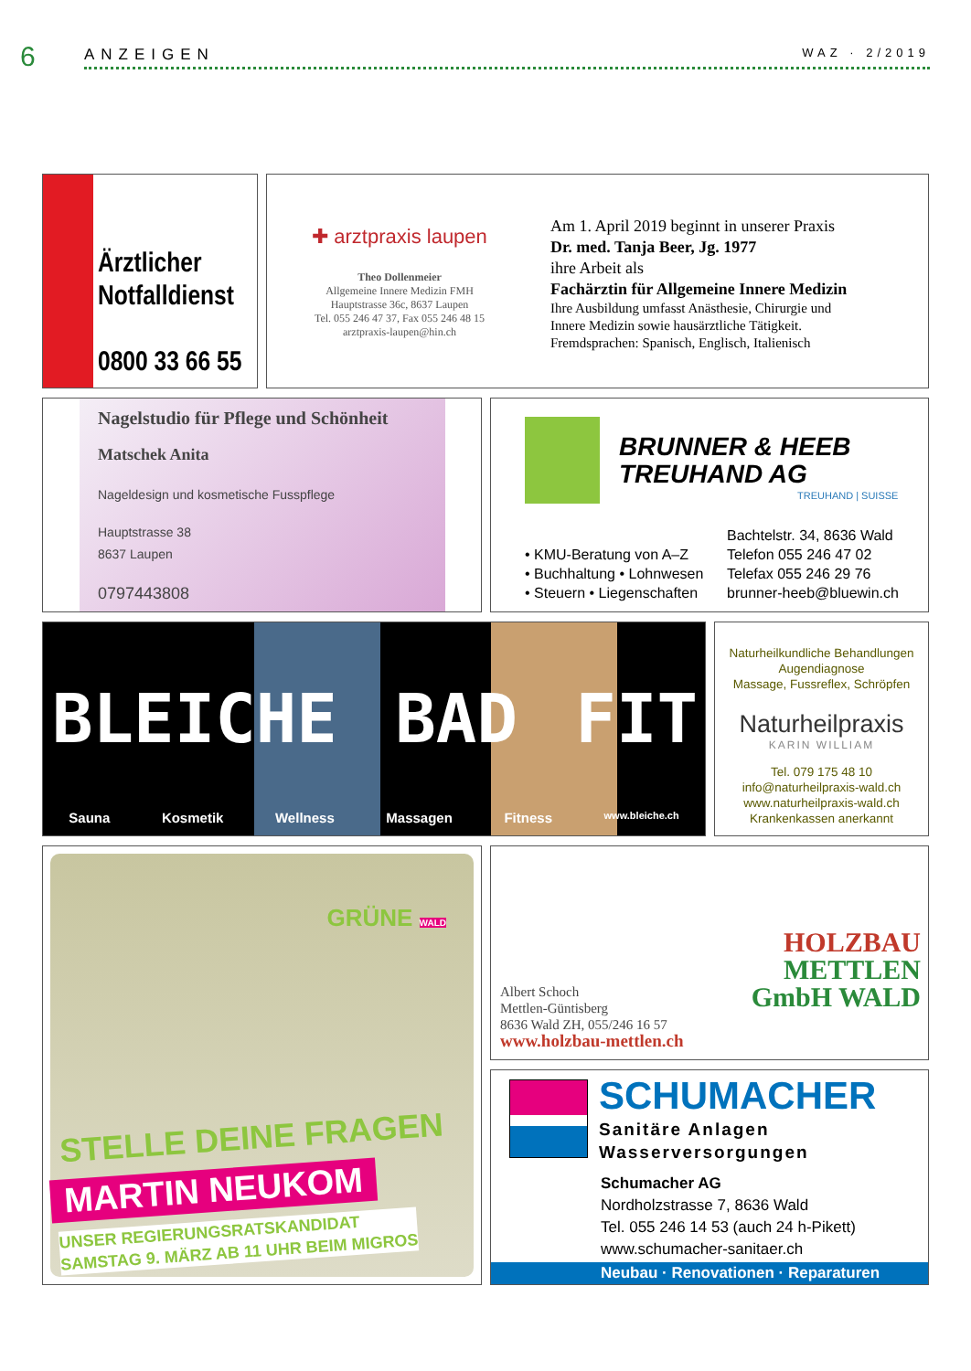6 ANZEIGEN WAZ · 2/2019
Ärztlicher
Notfalldienst
0800 33 66 55
✚ arztpraxis laupen
Theo Dollenmeier
Allgemeine Innere Medizin FMH
Hauptstrasse 36c, 8637 Laupen
Tel. 055 246 47 37, Fax 055 246 48 15
arztpraxis-laupen@hin.ch
Am 1. April 2019 beginnt in unserer Praxis
Dr. med. Tanja Beer, Jg. 1977
ihre Arbeit als
Fachärztin für Allgemeine Innere Medizin
Ihre Ausbildung umfasst Anästhesie, Chirurgie und
Innere Medizin sowie hausärztliche Tätigkeit.
Fremdsprachen: Spanisch, Englisch, Italienisch
Nagelstudio für Pflege und Schönheit
Matschek Anita
Nageldesign und kosmetische Fusspflege
Hauptstrasse 38
8637 Laupen
0797443808
BRUNNER & HEEB
TREUHAND AG
TREUHAND | SUISSE
• KMU-Beratung von A–Z
• Buchhaltung • Lohnwesen
• Steuern • Liegenschaften
Bachtelstr. 34, 8636 Wald
Telefon 055 246 47 02
Telefax 055 246 29 76
brunner-heeb@bluewin.ch
BLEICHE BAD FIT
Sauna Kosmetik Wellness Massagen Fitness www.bleiche.ch
Naturheilkundliche Behandlungen
Augendiagnose
Massage, Fussreflex, Schröpfen
Naturheilpraxis
KARIN WILLIAM
Tel. 079 175 48 10
info@naturheilpraxis-wald.ch
www.naturheilpraxis-wald.ch
Krankenkassen anerkannt
GRÜNE WALD
STELLE DEINE FRAGEN
MARTIN NEUKOM
UNSER REGIERUNGSRATSKANDIDAT
SAMSTAG 9. MÄRZ AB 11 UHR BEIM MIGROS
HOLZBAU
METTLEN
GmbH WALD
Albert Schoch
Mettlen-Güntisberg
8636 Wald ZH, 055/246 16 57
www.holzbau-mettlen.ch
SCHUMACHER
Sanitäre Anlagen
Wasserversorgungen
Schumacher AG
Nordholzstrasse 7, 8636 Wald
Tel. 055 246 14 53 (auch 24 h-Pikett)
www.schumacher-sanitaer.ch
Neubau · Renovationen · Reparaturen